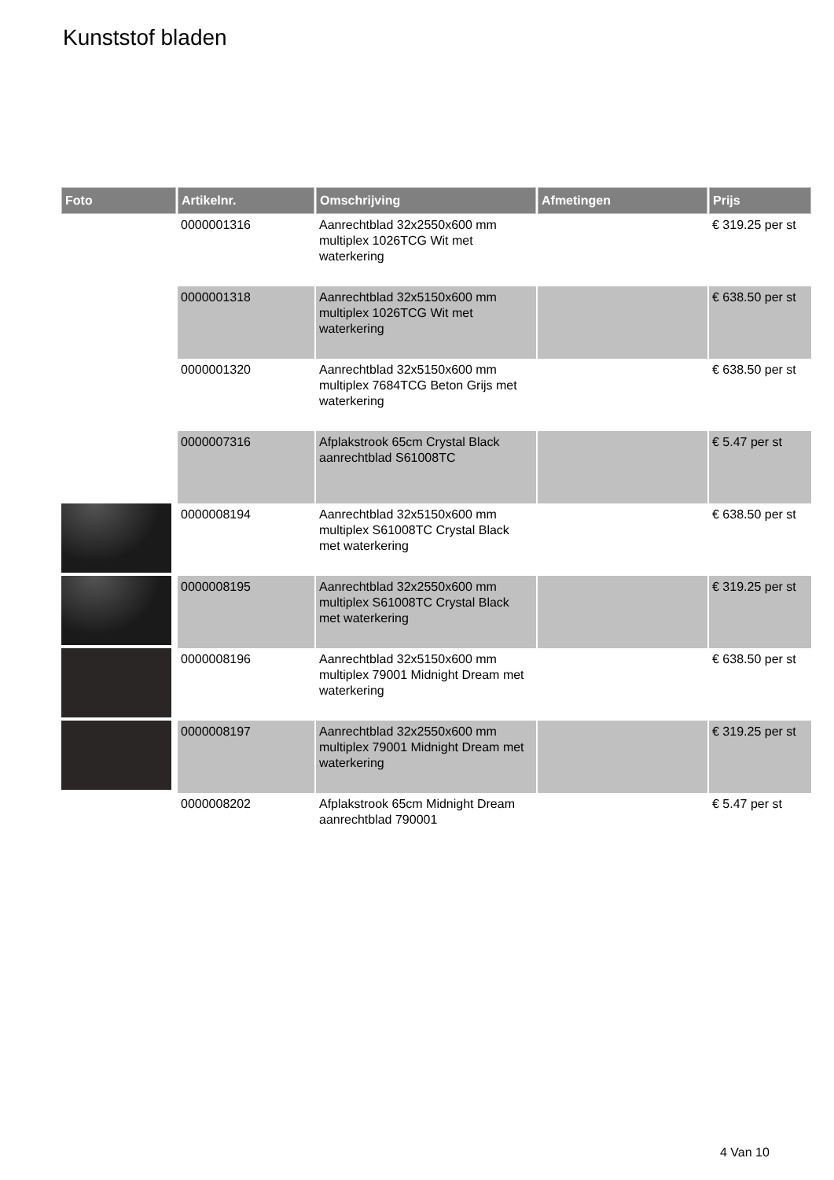Kunststof bladen
| Foto | Artikelnr. | Omschrijving | Afmetingen | Prijs |
| --- | --- | --- | --- | --- |
| | 0000001316 | Aanrechtblad 32x2550x600 mm multiplex 1026TCG Wit met waterkering | | € 319.25 per st |
| | 0000001318 | Aanrechtblad 32x5150x600 mm multiplex 1026TCG Wit met waterkering | | € 638.50 per st |
| | 0000001320 | Aanrechtblad 32x5150x600 mm multiplex 7684TCG Beton Grijs met waterkering | | € 638.50 per st |
| | 0000007316 | Afplakstrook 65cm Crystal Black aanrechtblad S61008TC | | € 5.47 per st |
| | 0000008194 | Aanrechtblad 32x5150x600 mm multiplex S61008TC Crystal Black met waterkering | | € 638.50 per st |
| | 0000008195 | Aanrechtblad 32x2550x600 mm multiplex S61008TC Crystal Black met waterkering | | € 319.25 per st |
| | 0000008196 | Aanrechtblad 32x5150x600 mm multiplex 79001 Midnight Dream met waterkering | | € 638.50 per st |
| | 0000008197 | Aanrechtblad 32x2550x600 mm multiplex 79001 Midnight Dream met waterkering | | € 319.25 per st |
| | 0000008202 | Afplakstrook 65cm Midnight Dream aanrechtblad 790001 | | € 5.47 per st |
4 Van 10